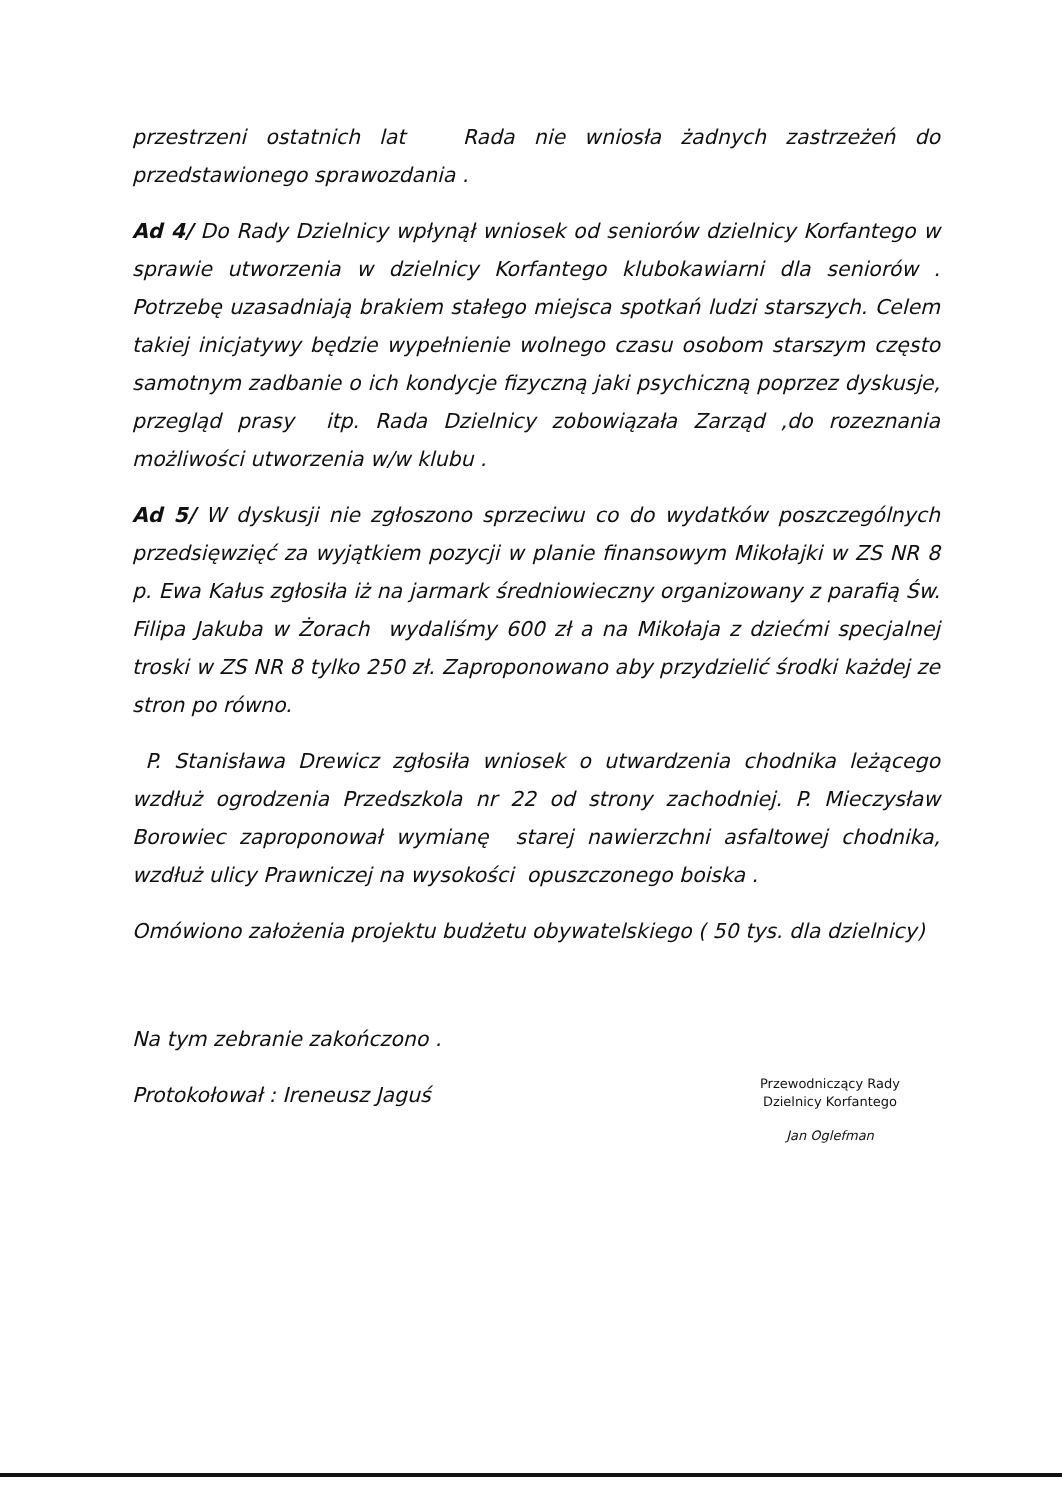przestrzeni ostatnich lat Rada nie wniosła żadnych zastrzeżeń do przedstawionego sprawozdania .
Ad 4/ Do Rady Dzielnicy wpłynął wniosek od seniorów dzielnicy Korfantego w sprawie utworzenia w dzielnicy Korfantego klubokawiarni dla seniorów . Potrzebę uzasadniają brakiem stałego miejsca spotkań ludzi starszych. Celem takiej inicjatywy będzie wypełnienie wolnego czasu osobom starszym często samotnym zadbanie o ich kondycje fizyczną jaki psychiczną poprzez dyskusje, przegląd prasy itp. Rada Dzielnicy zobowiązała Zarząd ,do rozeznania możliwości utworzenia w/w klubu .
Ad 5/ W dyskusji nie zgłoszono sprzeciwu co do wydatków poszczególnych przedsięwzięć za wyjątkiem pozycji w planie finansowym Mikołajki w ZS NR 8 p. Ewa Kałus zgłosiła iż na jarmark średniowieczny organizowany z parafią Św. Filipa Jakuba w Żorach wydaliśmy 600 zł a na Mikołaja z dziećmi specjalnej troski w ZS NR 8 tylko 250 zł. Zaproponowano aby przydzielić środki każdej ze stron po równo.
P. Stanisława Drewicz zgłosiła wniosek o utwardzenia chodnika leżącego wzdłuż ogrodzenia Przedszkola nr 22 od strony zachodniej. P. Mieczysław Borowiec zaproponował wymianę starej nawierzchni asfaltowej chodnika, wzdłuż ulicy Prawniczej na wysokości opuszczonego boiska .
Omówiono założenia projektu budżetu obywatelskiego ( 50 tys. dla dzielnicy)
Na tym zebranie zakończono .
Protokołował : Ireneusz Jaguś
Przewodniczący Rady
Dzielnicy Korfantego
Jan Oglefman